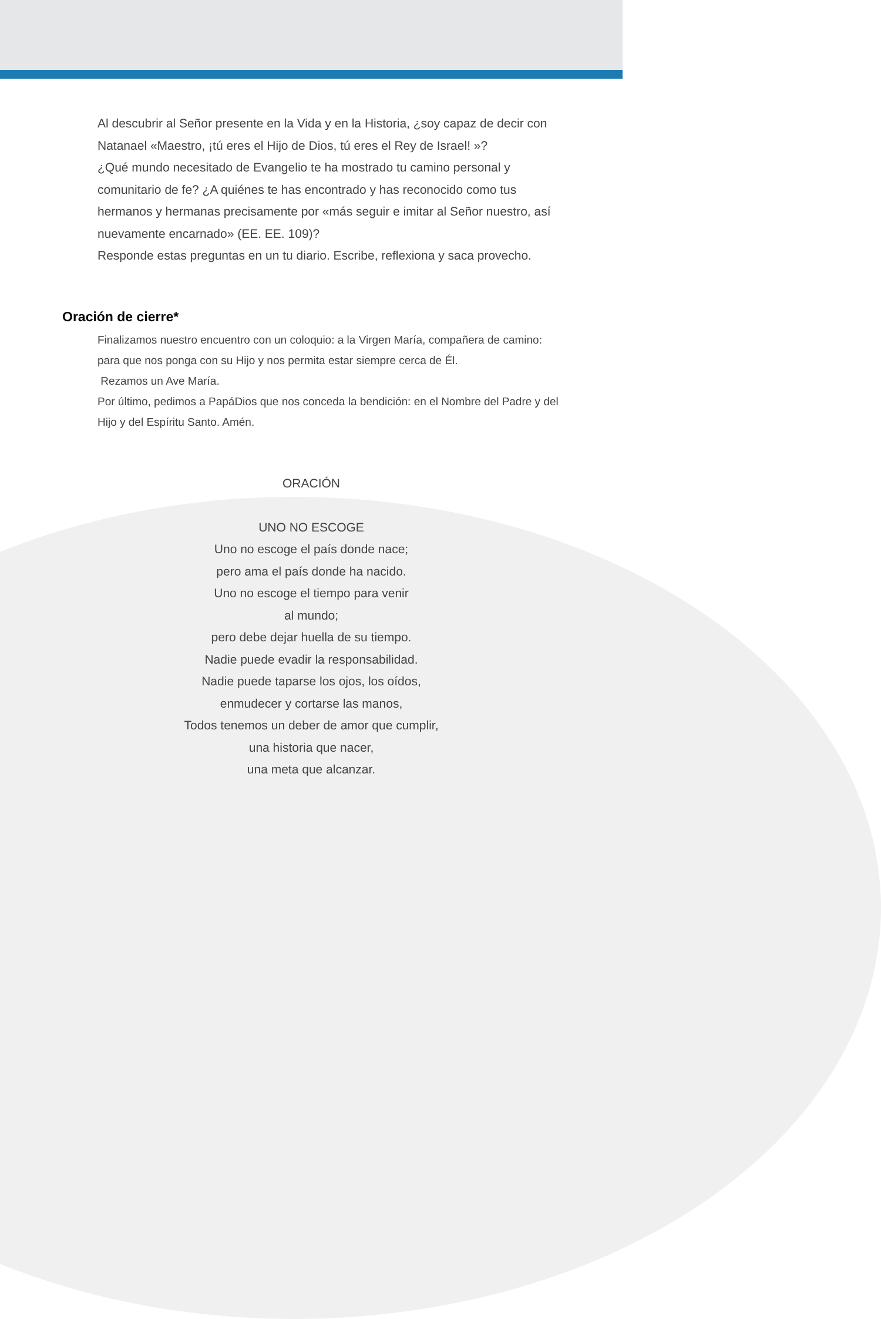Al descubrir al Señor presente en la Vida y en la Historia, ¿soy capaz de decir con Natanael «Maestro, ¡tú eres el Hijo de Dios, tú eres el Rey de Israel! »?
¿Qué mundo necesitado de Evangelio te ha mostrado tu camino personal y comunitario de fe? ¿A quiénes te has encontrado y has reconocido como tus hermanos y hermanas precisamente por «más seguir e imitar al Señor nuestro, así nuevamente encarnado» (EE. EE. 109)?
Responde estas preguntas en un tu diario. Escribe, reflexiona y saca provecho.
Oración de cierre*
Finalizamos nuestro encuentro con un coloquio: a la Virgen María, compañera de camino: para que nos ponga con su Hijo y nos permita estar siempre cerca de Él.
Rezamos un Ave María.
Por último, pedimos a PapáDios que nos conceda la bendición: en el Nombre del Padre y del Hijo y del Espíritu Santo. Amén.
ORACIÓN
UNO NO ESCOGE
Uno no escoge el país donde nace;
pero ama el país donde ha nacido.
Uno no escoge el tiempo para venir
al mundo;
pero debe dejar huella de su tiempo.
Nadie puede evadir la responsabilidad.
Nadie puede taparse los ojos, los oídos,
enmudecer y cortarse las manos,
Todos tenemos un deber de amor que cumplir,
una historia que nacer,
una meta que alcanzar.